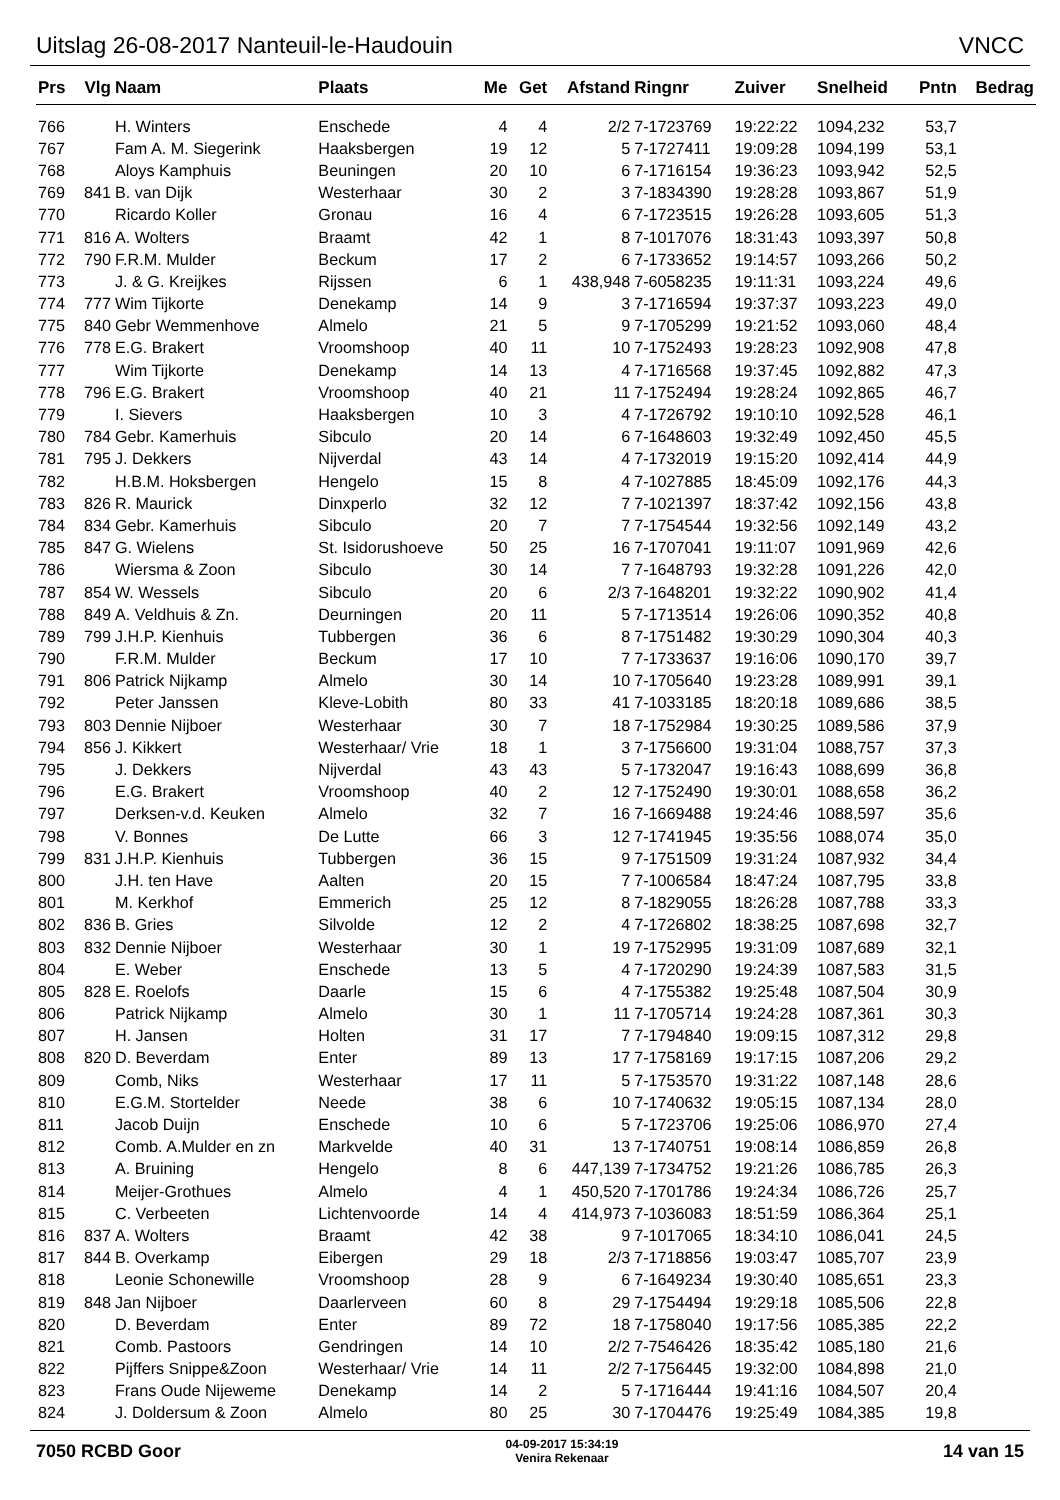Uitslag 26-08-2017 Nanteuil-le-Haudouin VNCC
| Prs | Vlg | Naam | Plaats | Me | Get | Afstand | Ringnr | Zuiver | Snelheid | Pntn | Bedrag |
| --- | --- | --- | --- | --- | --- | --- | --- | --- | --- | --- | --- |
| 766 | | H. Winters | Enschede | 4 | 4 | 2/2 | 7-1723769 | 19:22:22 | 1094,232 | 53,7 | |
| 767 | | Fam A. M. Siegerink | Haaksbergen | 19 | 12 | 5 | 7-1727411 | 19:09:28 | 1094,199 | 53,1 | |
| 768 | | Aloys Kamphuis | Beuningen | 20 | 10 | 6 | 7-1716154 | 19:36:23 | 1093,942 | 52,5 | |
| 769 | 841 | B. van Dijk | Westerhaar | 30 | 2 | 3 | 7-1834390 | 19:28:28 | 1093,867 | 51,9 | |
| 770 | | Ricardo Koller | Gronau | 16 | 4 | 6 | 7-1723515 | 19:26:28 | 1093,605 | 51,3 | |
| 771 | 816 | A. Wolters | Braamt | 42 | 1 | 8 | 7-1017076 | 18:31:43 | 1093,397 | 50,8 | |
| 772 | 790 | F.R.M. Mulder | Beckum | 17 | 2 | 6 | 7-1733652 | 19:14:57 | 1093,266 | 50,2 | |
| 773 | | J. & G. Kreijkes | Rijssen | 6 | 1 | 438,948 | 7-6058235 | 19:11:31 | 1093,224 | 49,6 | |
| 774 | 777 | Wim Tijkorte | Denekamp | 14 | 9 | 3 | 7-1716594 | 19:37:37 | 1093,223 | 49,0 | |
| 775 | 840 | Gebr Wemmenhove | Almelo | 21 | 5 | 9 | 7-1705299 | 19:21:52 | 1093,060 | 48,4 | |
| 776 | 778 | E.G. Brakert | Vroomshoop | 40 | 11 | 10 | 7-1752493 | 19:28:23 | 1092,908 | 47,8 | |
| 777 | | Wim Tijkorte | Denekamp | 14 | 13 | 4 | 7-1716568 | 19:37:45 | 1092,882 | 47,3 | |
| 778 | 796 | E.G. Brakert | Vroomshoop | 40 | 21 | 11 | 7-1752494 | 19:28:24 | 1092,865 | 46,7 | |
| 779 | | I. Sievers | Haaksbergen | 10 | 3 | 4 | 7-1726792 | 19:10:10 | 1092,528 | 46,1 | |
| 780 | 784 | Gebr. Kamerhuis | Sibculo | 20 | 14 | 6 | 7-1648603 | 19:32:49 | 1092,450 | 45,5 | |
| 781 | 795 | J. Dekkers | Nijverdal | 43 | 14 | 4 | 7-1732019 | 19:15:20 | 1092,414 | 44,9 | |
| 782 | | H.B.M. Hoksbergen | Hengelo | 15 | 8 | 4 | 7-1027885 | 18:45:09 | 1092,176 | 44,3 | |
| 783 | 826 | R. Maurick | Dinxperlo | 32 | 12 | 7 | 7-1021397 | 18:37:42 | 1092,156 | 43,8 | |
| 784 | 834 | Gebr. Kamerhuis | Sibculo | 20 | 7 | 7 | 7-1754544 | 19:32:56 | 1092,149 | 43,2 | |
| 785 | 847 | G. Wielens | St. Isidorushoeve | 50 | 25 | 16 | 7-1707041 | 19:11:07 | 1091,969 | 42,6 | |
| 786 | | Wiersma & Zoon | Sibculo | 30 | 14 | 7 | 7-1648793 | 19:32:28 | 1091,226 | 42,0 | |
| 787 | 854 | W. Wessels | Sibculo | 20 | 6 | 2/3 | 7-1648201 | 19:32:22 | 1090,902 | 41,4 | |
| 788 | 849 | A. Veldhuis & Zn. | Deurningen | 20 | 11 | 5 | 7-1713514 | 19:26:06 | 1090,352 | 40,8 | |
| 789 | 799 | J.H.P. Kienhuis | Tubbergen | 36 | 6 | 8 | 7-1751482 | 19:30:29 | 1090,304 | 40,3 | |
| 790 | | F.R.M. Mulder | Beckum | 17 | 10 | 7 | 7-1733637 | 19:16:06 | 1090,170 | 39,7 | |
| 791 | 806 | Patrick Nijkamp | Almelo | 30 | 14 | 10 | 7-1705640 | 19:23:28 | 1089,991 | 39,1 | |
| 792 | | Peter Janssen | Kleve-Lobith | 80 | 33 | 41 | 7-1033185 | 18:20:18 | 1089,686 | 38,5 | |
| 793 | 803 | Dennie Nijboer | Westerhaar | 30 | 7 | 18 | 7-1752984 | 19:30:25 | 1089,586 | 37,9 | |
| 794 | 856 | J. Kikkert | Westerhaar/ Vrie | 18 | 1 | 3 | 7-1756600 | 19:31:04 | 1088,757 | 37,3 | |
| 795 | | J. Dekkers | Nijverdal | 43 | 43 | 5 | 7-1732047 | 19:16:43 | 1088,699 | 36,8 | |
| 796 | | E.G. Brakert | Vroomshoop | 40 | 2 | 12 | 7-1752490 | 19:30:01 | 1088,658 | 36,2 | |
| 797 | | Derksen-v.d. Keuken | Almelo | 32 | 7 | 16 | 7-1669488 | 19:24:46 | 1088,597 | 35,6 | |
| 798 | | V. Bonnes | De Lutte | 66 | 3 | 12 | 7-1741945 | 19:35:56 | 1088,074 | 35,0 | |
| 799 | 831 | J.H.P. Kienhuis | Tubbergen | 36 | 15 | 9 | 7-1751509 | 19:31:24 | 1087,932 | 34,4 | |
| 800 | | J.H. ten Have | Aalten | 20 | 15 | 7 | 7-1006584 | 18:47:24 | 1087,795 | 33,8 | |
| 801 | | M. Kerkhof | Emmerich | 25 | 12 | 8 | 7-1829055 | 18:26:28 | 1087,788 | 33,3 | |
| 802 | 836 | B. Gries | Silvolde | 12 | 2 | 4 | 7-1726802 | 18:38:25 | 1087,698 | 32,7 | |
| 803 | 832 | Dennie Nijboer | Westerhaar | 30 | 1 | 19 | 7-1752995 | 19:31:09 | 1087,689 | 32,1 | |
| 804 | | E. Weber | Enschede | 13 | 5 | 4 | 7-1720290 | 19:24:39 | 1087,583 | 31,5 | |
| 805 | 828 | E. Roelofs | Daarle | 15 | 6 | 4 | 7-1755382 | 19:25:48 | 1087,504 | 30,9 | |
| 806 | | Patrick Nijkamp | Almelo | 30 | 1 | 11 | 7-1705714 | 19:24:28 | 1087,361 | 30,3 | |
| 807 | | H. Jansen | Holten | 31 | 17 | 7 | 7-1794840 | 19:09:15 | 1087,312 | 29,8 | |
| 808 | 820 | D. Beverdam | Enter | 89 | 13 | 17 | 7-1758169 | 19:17:15 | 1087,206 | 29,2 | |
| 809 | | Comb, Niks | Westerhaar | 17 | 11 | 5 | 7-1753570 | 19:31:22 | 1087,148 | 28,6 | |
| 810 | | E.G.M. Stortelder | Neede | 38 | 6 | 10 | 7-1740632 | 19:05:15 | 1087,134 | 28,0 | |
| 811 | | Jacob Duijn | Enschede | 10 | 6 | 5 | 7-1723706 | 19:25:06 | 1086,970 | 27,4 | |
| 812 | | Comb. A.Mulder en zn | Markvelde | 40 | 31 | 13 | 7-1740751 | 19:08:14 | 1086,859 | 26,8 | |
| 813 | | A. Bruining | Hengelo | 8 | 6 | 447,139 | 7-1734752 | 19:21:26 | 1086,785 | 26,3 | |
| 814 | | Meijer-Grothues | Almelo | 4 | 1 | 450,520 | 7-1701786 | 19:24:34 | 1086,726 | 25,7 | |
| 815 | | C. Verbeeten | Lichtenvoorde | 14 | 4 | 414,973 | 7-1036083 | 18:51:59 | 1086,364 | 25,1 | |
| 816 | 837 | A. Wolters | Braamt | 42 | 38 | 9 | 7-1017065 | 18:34:10 | 1086,041 | 24,5 | |
| 817 | 844 | B. Overkamp | Eibergen | 29 | 18 | 2/3 | 7-1718856 | 19:03:47 | 1085,707 | 23,9 | |
| 818 | | Leonie Schonewille | Vroomshoop | 28 | 9 | 6 | 7-1649234 | 19:30:40 | 1085,651 | 23,3 | |
| 819 | 848 | Jan Nijboer | Daarlerveen | 60 | 8 | 29 | 7-1754494 | 19:29:18 | 1085,506 | 22,8 | |
| 820 | | D. Beverdam | Enter | 89 | 72 | 18 | 7-1758040 | 19:17:56 | 1085,385 | 22,2 | |
| 821 | | Comb. Pastoors | Gendringen | 14 | 10 | 2/2 | 7-7546426 | 18:35:42 | 1085,180 | 21,6 | |
| 822 | | Pijffers Snippe&Zoon | Westerhaar/ Vrie | 14 | 11 | 2/2 | 7-1756445 | 19:32:00 | 1084,898 | 21,0 | |
| 823 | | Frans Oude Nijeweme | Denekamp | 14 | 2 | 5 | 7-1716444 | 19:41:16 | 1084,507 | 20,4 | |
| 824 | | J. Doldersum & Zoon | Almelo | 80 | 25 | 30 | 7-1704476 | 19:25:49 | 1084,385 | 19,8 | |
7050 RCBD Goor 04-09-2017 15:34:19
Venira Rekenaar 14 van 15